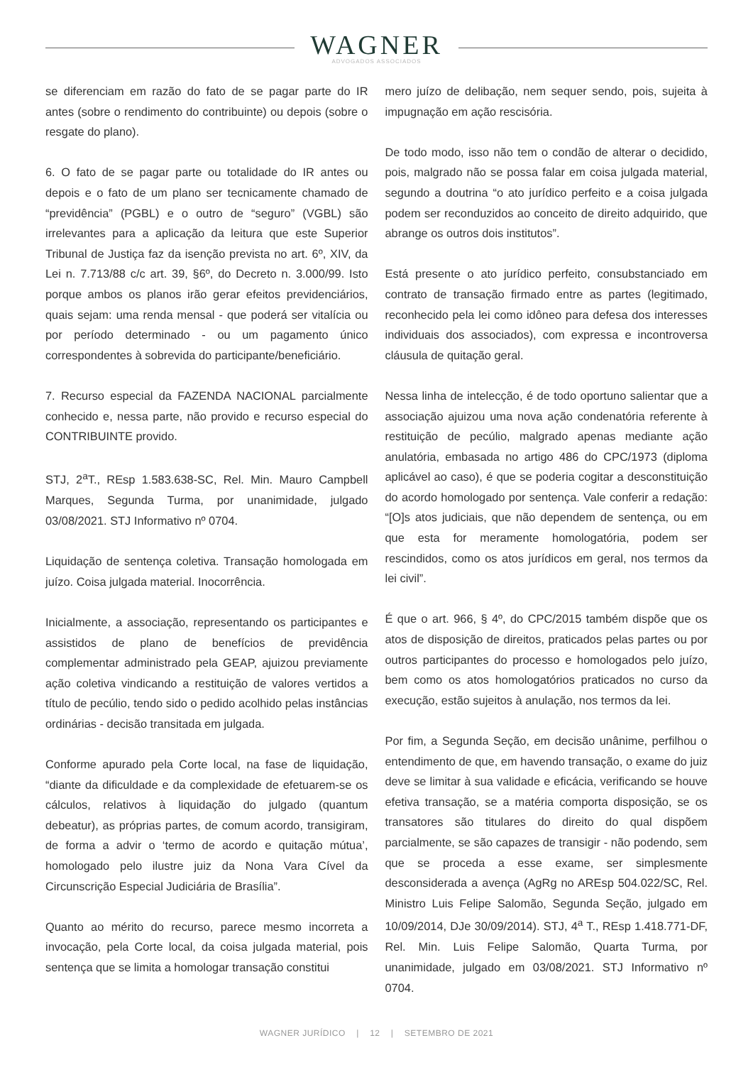WAGNER
ADVOGADOS ASSOCIADOS
se diferenciam em razão do fato de se pagar parte do IR antes (sobre o rendimento do contribuinte) ou depois (sobre o resgate do plano).
6. O fato de se pagar parte ou totalidade do IR antes ou depois e o fato de um plano ser tecnicamente chamado de “previdência” (PGBL) e o outro de “seguro” (VGBL) são irrelevantes para a aplicação da leitura que este Superior Tribunal de Justiça faz da isenção prevista no art. 6º, XIV, da Lei n. 7.713/88 c/c art. 39, §6º, do Decreto n. 3.000/99. Isto porque ambos os planos irão gerar efeitos previdenciários, quais sejam: uma renda mensal - que poderá ser vitalícia ou por período determinado - ou um pagamento único correspondentes à sobrevida do participante/beneficiário.
7. Recurso especial da FAZENDA NACIONAL parcialmente conhecido e, nessa parte, não provido e recurso especial do CONTRIBUINTE provido.
STJ, 2<sup>a</sup>T., REsp 1.583.638-SC, Rel. Min. Mauro Campbell Marques, Segunda Turma, por unanimidade, julgado 03/08/2021. STJ Informativo nº 0704.
Liquidação de sentença coletiva. Transação homologada em juízo. Coisa julgada material. Inocorrência.
Inicialmente, a associação, representando os participantes e assistidos de plano de benefícios de previdência complementar administrado pela GEAP, ajuizou previamente ação coletiva vindicando a restituição de valores vertidos a título de pecúlio, tendo sido o pedido acolhido pelas instâncias ordinárias - decisão transitada em julgada.
Conforme apurado pela Corte local, na fase de liquidação, “diante da dificuldade e da complexidade de efetuarem-se os cálculos, relativos à liquidação do julgado (quantum debeatur), as próprias partes, de comum acordo, transigiram, de forma a advir o ‘termo de acordo e quitação mútua’, homologado pelo ilustre juiz da Nona Vara Cível da Circunscrição Especial Judiciária de Brasília”.
Quanto ao mérito do recurso, parece mesmo incorreta a invocação, pela Corte local, da coisa julgada material, pois sentença que se limita a homologar transação constitui
mero juízo de delibação, nem sequer sendo, pois, sujeita à impugnação em ação rescisória.
De todo modo, isso não tem o condão de alterar o decidido, pois, malgrado não se possa falar em coisa julgada material, segundo a doutrina “o ato jurídico perfeito e a coisa julgada podem ser reconduzidos ao conceito de direito adquirido, que abrange os outros dois institutos”.
Está presente o ato jurídico perfeito, consubstanciado em contrato de transação firmado entre as partes (legitimado, reconhecido pela lei como idôneo para defesa dos interesses individuais dos associados), com expressa e incontroversa cláusula de quitação geral.
Nessa linha de intelecção, é de todo oportuno salientar que a associação ajuizou uma nova ação condenatória referente à restituição de pecúlio, malgrado apenas mediante ação anulatória, embasada no artigo 486 do CPC/1973 (diploma aplicável ao caso), é que se poderia cogitar a desconstituição do acordo homologado por sentença. Vale conferir a redação: “[O]s atos judiciais, que não dependem de sentença, ou em que esta for meramente homologatória, podem ser rescindidos, como os atos jurídicos em geral, nos termos da lei civil”.
É que o art. 966, § 4º, do CPC/2015 também dispõe que os atos de disposição de direitos, praticados pelas partes ou por outros participantes do processo e homologados pelo juízo, bem como os atos homologatórios praticados no curso da execução, estão sujeitos à anulação, nos termos da lei.
Por fim, a Segunda Seção, em decisão unânime, perfilhou o entendimento de que, em havendo transação, o exame do juiz deve se limitar à sua validade e eficácia, verificando se houve efetiva transação, se a matéria comporta disposição, se os transatores são titulares do direito do qual dispõem parcialmente, se são capazes de transigir - não podendo, sem que se proceda a esse exame, ser simplesmente desconsiderada a avença (AgRg no AREsp 504.022/SC, Rel. Ministro Luis Felipe Salomão, Segunda Seção, julgado em 10/09/2014, DJe 30/09/2014). STJ, 4<sup>a</sup> T., REsp 1.418.771-DF, Rel. Min. Luis Felipe Salomão, Quarta Turma, por unanimidade, julgado em 03/08/2021. STJ Informativo nº 0704.
WAGNER JURÍDICO | 12 | SETEMBRO DE 2021